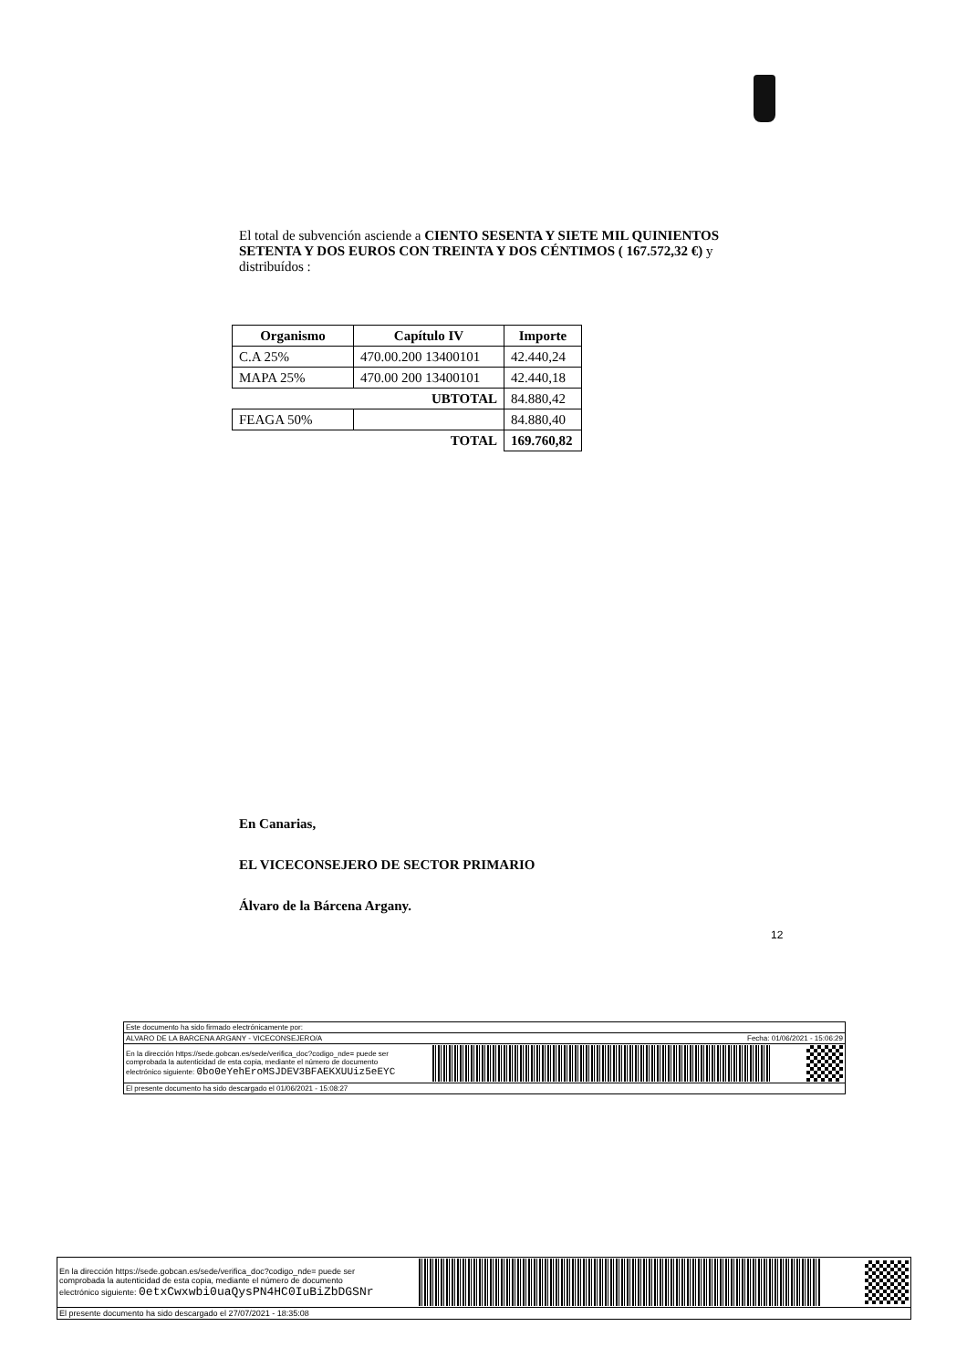El total de subvención asciende a CIENTO SESENTA Y SIETE MIL QUINIENTOS SETENTA Y DOS EUROS CON TREINTA Y DOS CÉNTIMOS ( 167.572,32 €) y distribuídos :
| Organismo | Capítulo IV | Importe |
| --- | --- | --- |
| C.A 25% | 470.00.200 13400101 | 42.440,24 |
| MAPA 25% | 470.00 200 13400101 | 42.440,18 |
| UBTOTAL | | 84.880,42 |
| FEAGA 50% | | 84.880,40 |
| TOTAL | | 169.760,82 |
En Canarias,
EL VICECONSEJERO DE SECTOR PRIMARIO
Álvaro de la Bárcena Argany.
12
Este documento ha sido firmado electrónicamente por:
ALVARO DE LA BARCENA ARGANY - VICECONSEJERO/A Fecha: 01/06/2021 - 15:06:29
En la dirección https://sede.gobcan.es/sede/verifica_doc?codigo_nde= puede ser
comprobada la autenticidad de esta copia, mediante el número de documento
electrónico siguiente: 0bo0eYehEroMSJDEV3BFAEKXUUiz5eEYC
El presente documento ha sido descargado el 01/06/2021 - 15:08:27
En la dirección https://sede.gobcan.es/sede/verifica_doc?codigo_nde= puede ser
comprobada la autenticidad de esta copia, mediante el número de documento
electrónico siguiente: 0etxCwxwbi0uaQysPN4HC0IuBiZbDGSNr
El presente documento ha sido descargado el 27/07/2021 - 18:35:08